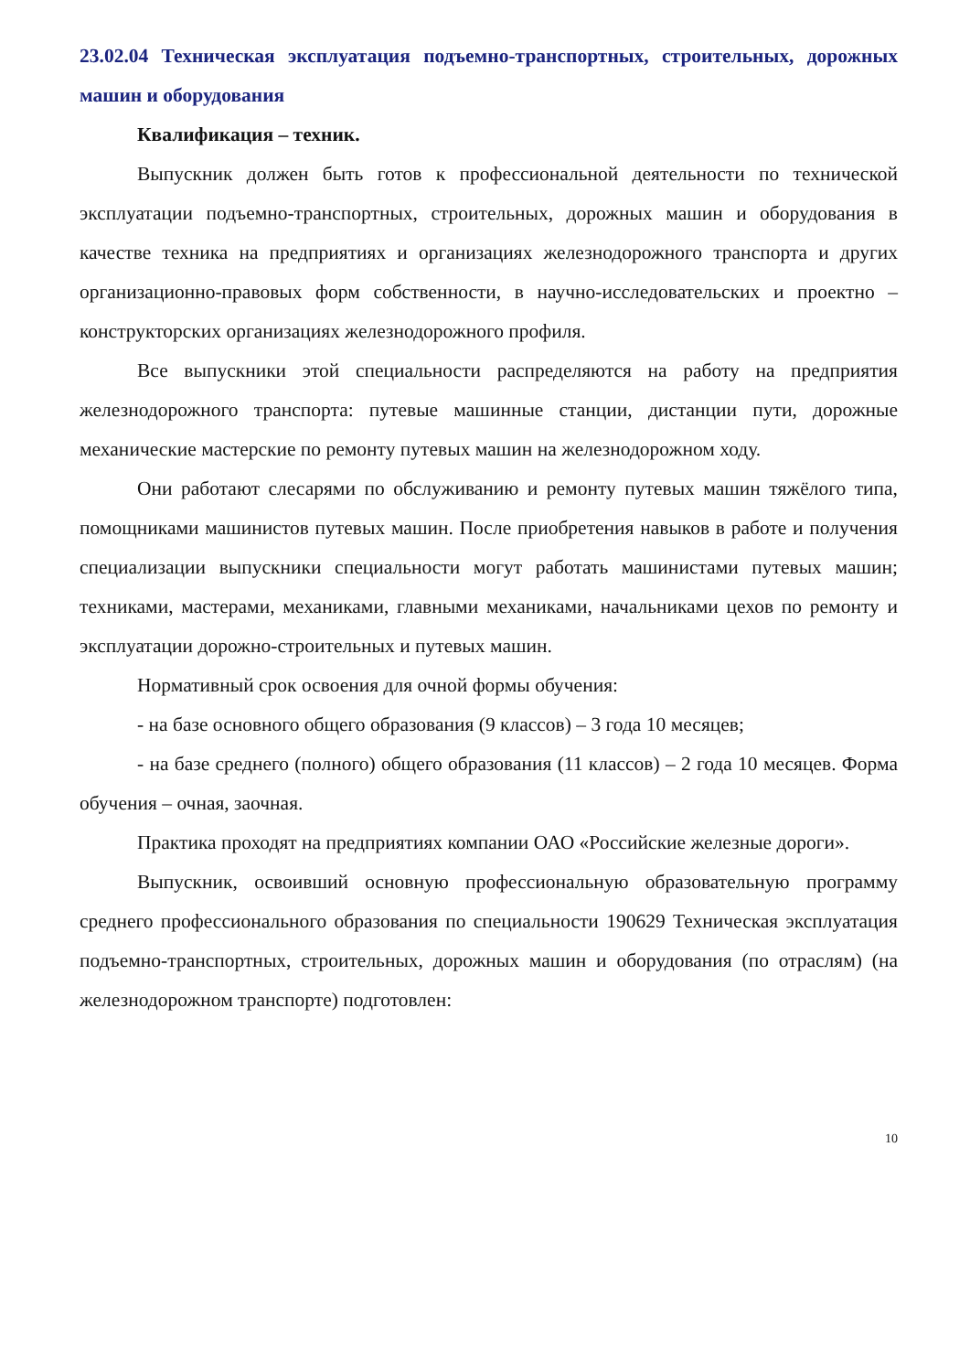23.02.04 Техническая эксплуатация подъемно-транспортных, строительных, дорожных машин и оборудования
Квалификация – техник.
Выпускник должен быть готов к профессиональной деятельности по технической эксплуатации подъемно-транспортных, строительных, дорожных машин и оборудования в качестве техника на предприятиях и организациях железнодорожного транспорта и других организационно-правовых форм собственности, в научно-исследовательских и проектно – конструкторских организациях железнодорожного профиля.
Все выпускники этой специальности распределяются на работу на предприятия железнодорожного транспорта: путевые машинные станции, дистанции пути, дорожные механические мастерские по ремонту путевых машин на железнодорожном ходу.
Они работают слесарями по обслуживанию и ремонту путевых машин тяжёлого типа, помощниками машинистов путевых машин. После приобретения навыков в работе и получения специализации выпускники специальности могут работать машинистами путевых машин; техниками, мастерами, механиками, главными механиками, начальниками цехов по ремонту и эксплуатации дорожно-строительных и путевых машин.
Нормативный срок освоения для очной формы обучения:
- на базе основного общего образования (9 классов) – 3 года 10 месяцев;
- на базе среднего (полного) общего образования (11 классов) – 2 года 10 месяцев. Форма обучения – очная, заочная.
Практика проходят на предприятиях компании ОАО «Российские железные дороги».
Выпускник, освоивший основную профессиональную образовательную программу среднего профессионального образования по специальности 190629 Техническая эксплуатация подъемно-транспортных, строительных, дорожных машин и оборудования (по отраслям) (на железнодорожном транспорте) подготовлен:
10